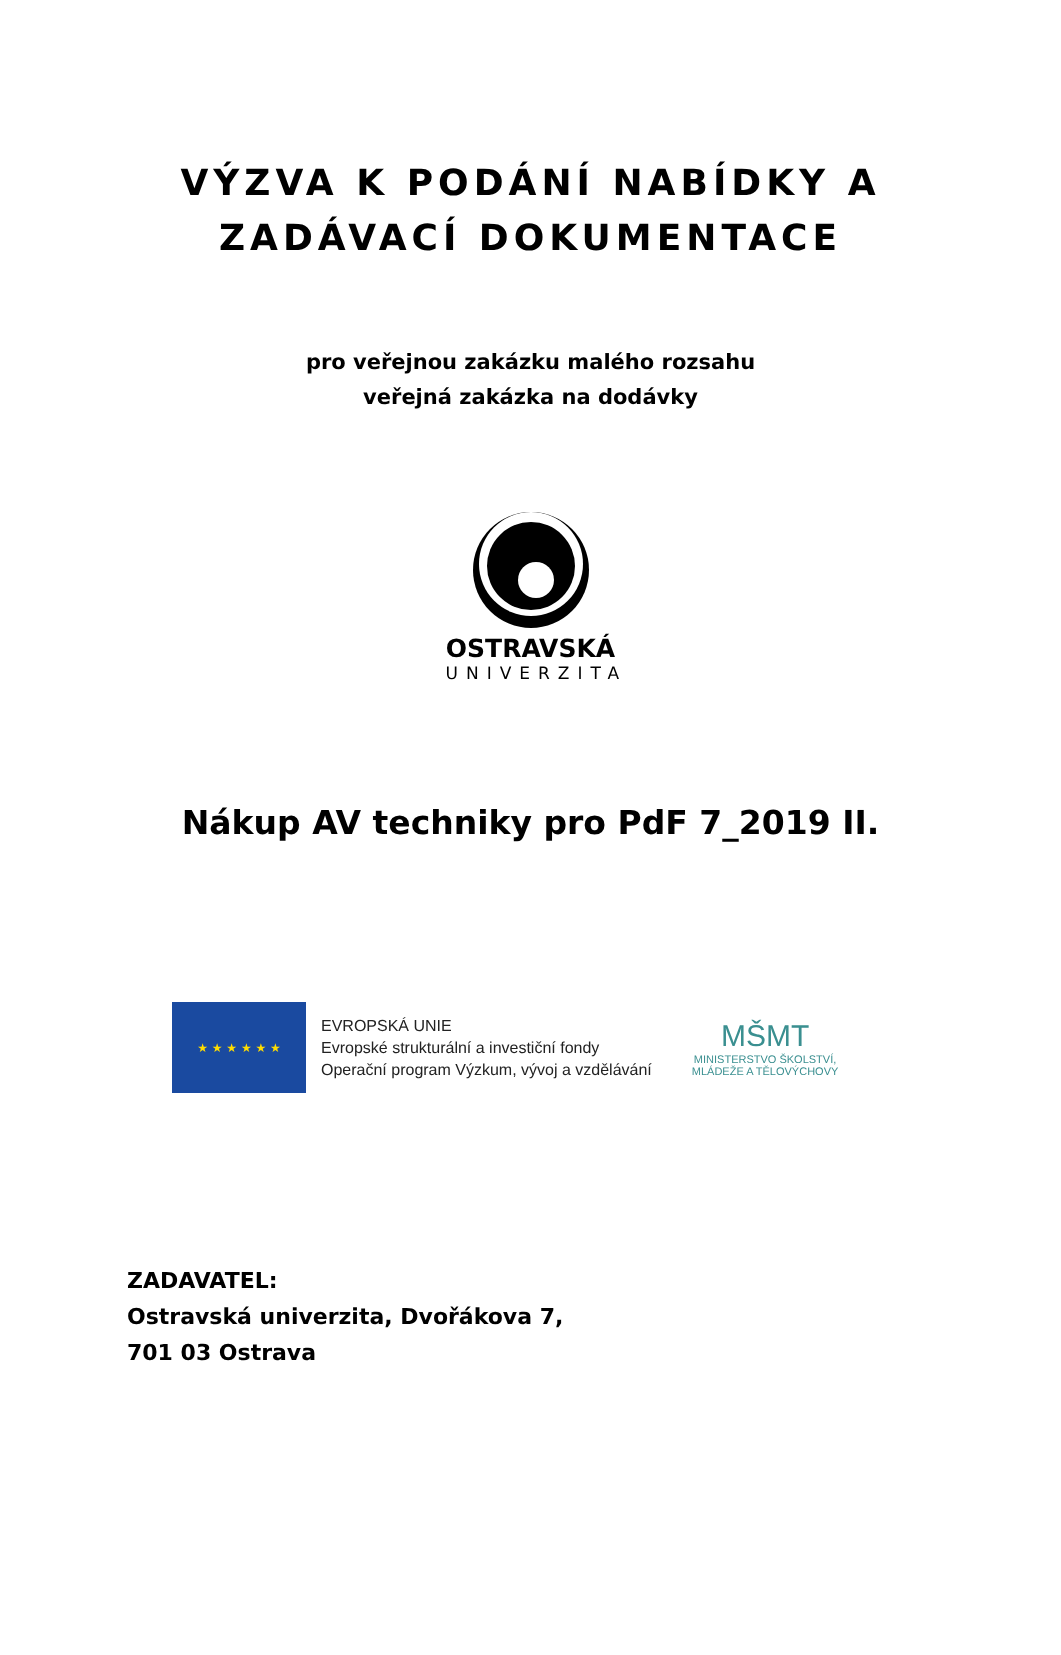VÝZVA K PODÁNÍ NABÍDKY A
ZADÁVACÍ DOKUMENTACE
pro veřejnou zakázku malého rozsahu
veřejná zakázka na dodávky
OSTRAVSKÁ
UNIVERZITA
Nákup AV techniky pro PdF 7_2019 II.
★ ★ ★ ★ ★ ★
EVROPSKÁ UNIE
Evropské strukturální a investiční fondy
Operační program Výzkum, vývoj a vzdělávání
MŠMT
MINISTERSTVO ŠKOLSTVÍ,
MLÁDEŽE A TĚLOVÝCHOVY
ZADAVATEL:
Ostravská univerzita, Dvořákova 7,
701 03 Ostrava